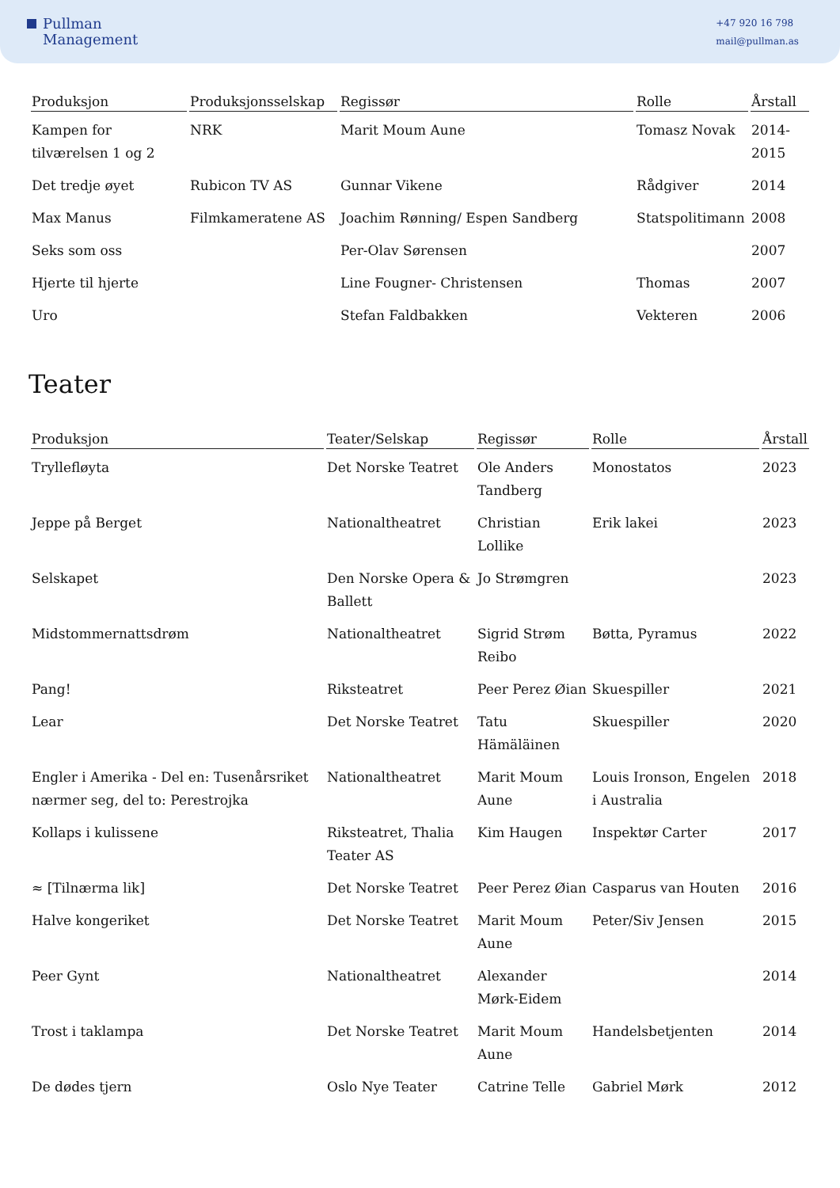Pullman
Management
+47 920 16 798
mail@pullman.as
| Produksjon | Produksjonsselskap | Regissør | Rolle | Årstall |
| --- | --- | --- | --- | --- |
| Kampen for tilværelsen 1 og 2 | NRK | Marit Moum Aune | Tomasz Novak | 2014-2015 |
| Det tredje øyet | Rubicon TV AS | Gunnar Vikene | Rådgiver | 2014 |
| Max Manus | Filmkameratene AS | Joachim Rønning/ Espen Sandberg | Statspolitimann | 2008 |
| Seks som oss | | Per-Olav Sørensen | | 2007 |
| Hjerte til hjerte | | Line Fougner- Christensen | Thomas | 2007 |
| Uro | | Stefan Faldbakken | Vekteren | 2006 |
Teater
| Produksjon | Teater/Selskap | Regissør | Rolle | Årstall |
| --- | --- | --- | --- | --- |
| Tryllefløyta | Det Norske Teatret | Ole Anders Tandberg | Monostatos | 2023 |
| Jeppe på Berget | Nationaltheatret | Christian Lollike | Erik lakei | 2023 |
| Selskapet | Den Norske Opera & Ballett | Jo Strømgren | | 2023 |
| Midstommernattsdrøm | Nationaltheatret | Sigrid Strøm Reibo | Bøtta, Pyramus | 2022 |
| Pang! | Riksteatret | Peer Perez Øian | Skuespiller | 2021 |
| Lear | Det Norske Teatret | Tatu Hämäläinen | Skuespiller | 2020 |
| Engler i Amerika - Del en: Tusenårsriket nærmer seg, del to: Perestrojka | Nationaltheatret | Marit Moum Aune | Louis Ironson, Engelen i Australia | 2018 |
| Kollaps i kulissene | Riksteatret, Thalia Teater AS | Kim Haugen | Inspektør Carter | 2017 |
| ≈ [Tilnærma lik] | Det Norske Teatret | Peer Perez Øian | Casparus van Houten | 2016 |
| Halve kongeriket | Det Norske Teatret | Marit Moum Aune | Peter/Siv Jensen | 2015 |
| Peer Gynt | Nationaltheatret | Alexander Mørk-Eidem | | 2014 |
| Trost i taklampa | Det Norske Teatret | Marit Moum Aune | Handelsbetjenten | 2014 |
| De dødes tjern | Oslo Nye Teater | Catrine Telle | Gabriel Mørk | 2012 |